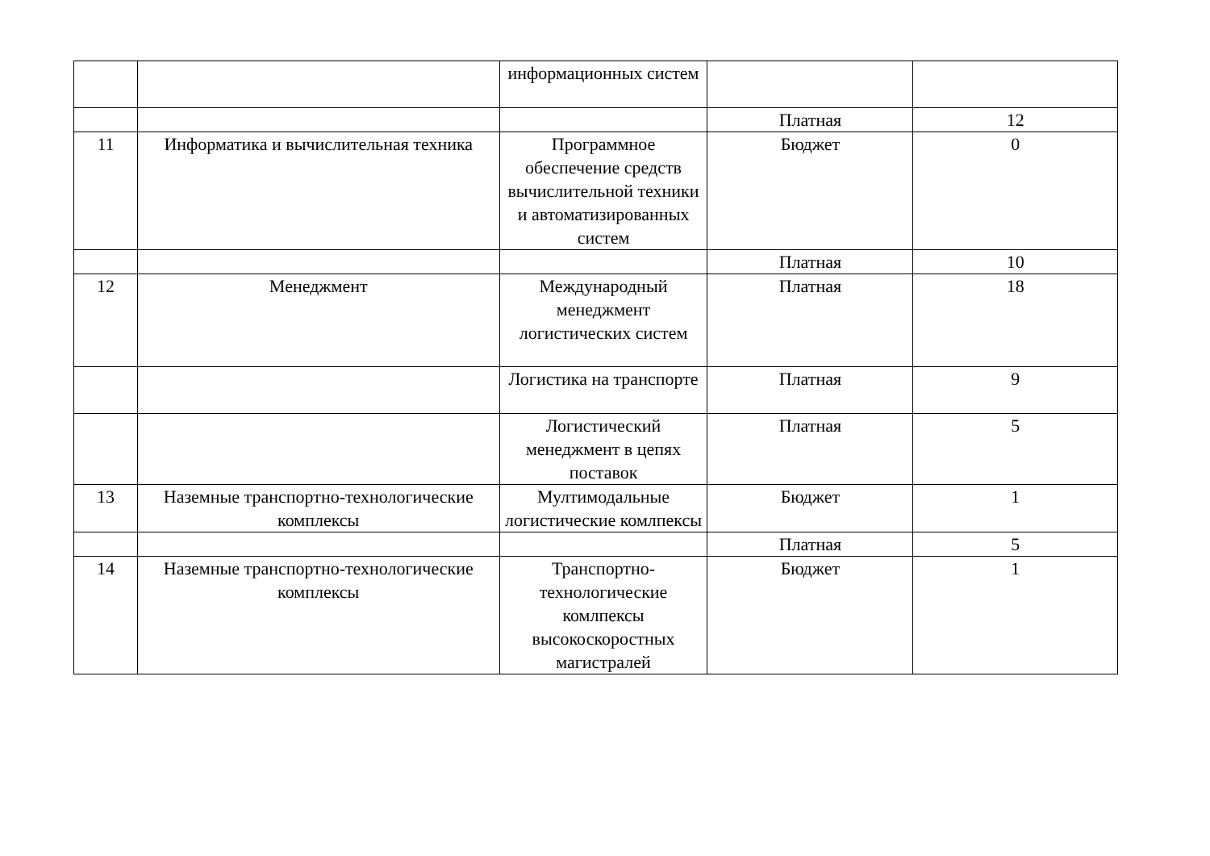| | | информационных систем | | |
| | | | Платная | 12 |
| 11 | Информатика и вычислительная техника | Программное обеспечение средств вычислительной техники и автоматизированных систем | Бюджет | 0 |
| | | | Платная | 10 |
| 12 | Менеджмент | Международный менеджмент логистических систем | Платная | 18 |
| | | Логистика на транспорте | Платная | 9 |
| | | Логистический менеджмент в цепях поставок | Платная | 5 |
| 13 | Наземные транспортно-технологические комплексы | Мултимодальные логистические комлпексы | Бюджет | 1 |
| | | | Платная | 5 |
| 14 | Наземные транспортно-технологические комплексы | Транспортно-технологические комлпексы высокоскоростных магистралей | Бюджет | 1 |